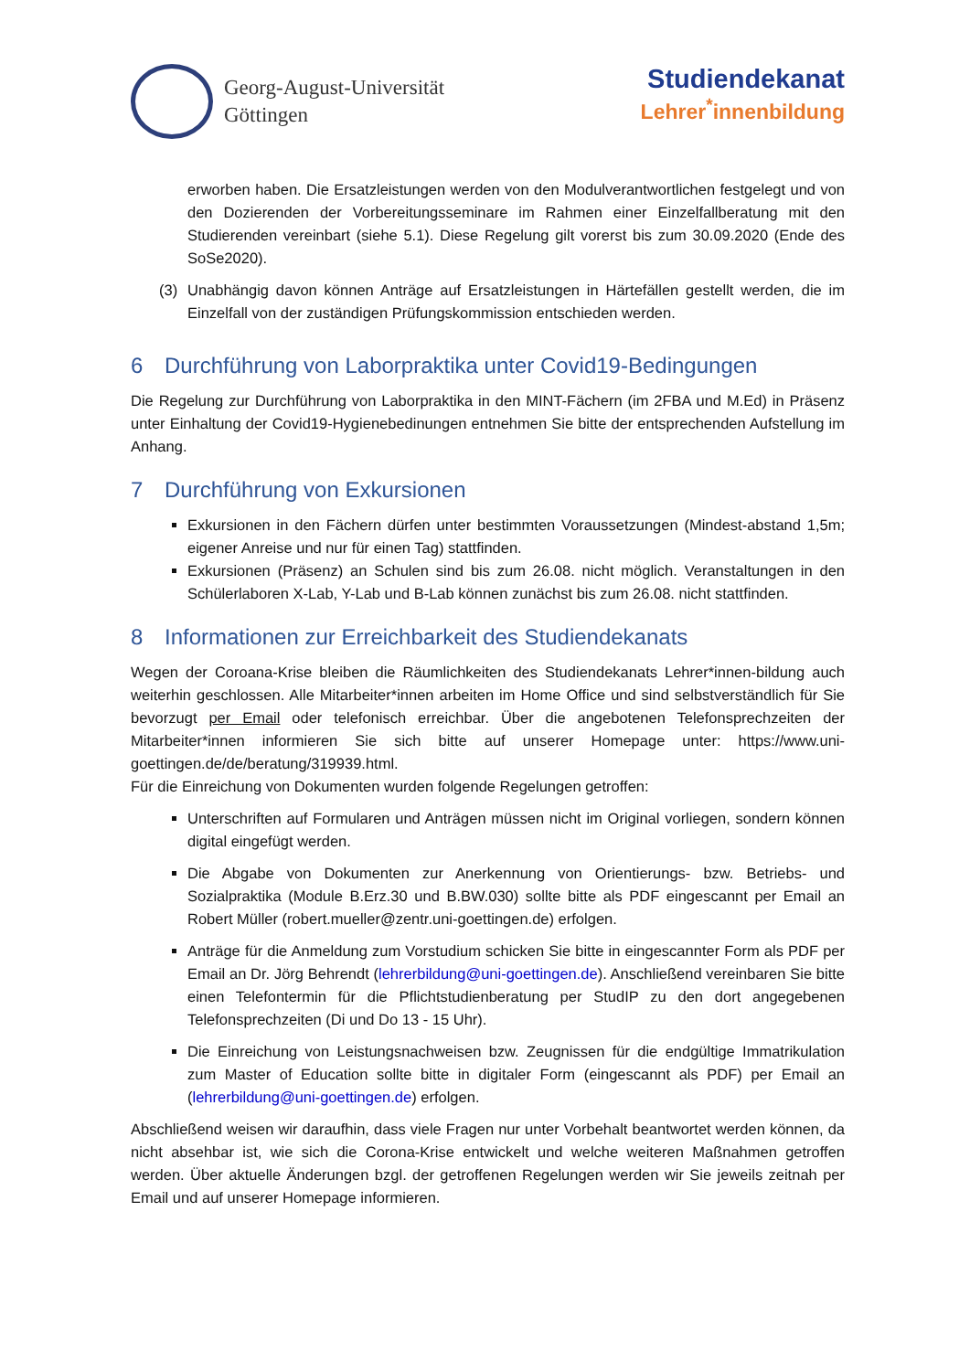Georg-August-Universität
Göttingen
Studiendekanat
Lehrer<sup>*</sup>innenbildung
erworben haben. Die Ersatzleistungen werden von den Modulverantwortlichen festgelegt und von den Dozierenden der Vorbereitungsseminare im Rahmen einer Einzelfallberatung mit den Studierenden vereinbart (siehe 5.1). Diese Regelung gilt vorerst bis zum 30.09.2020 (Ende des SoSe2020).
(3) Unabhängig davon können Anträge auf Ersatzleistungen in Härtefällen gestellt werden, die im Einzelfall von der zuständigen Prüfungskommission entschieden werden.
6 Durchführung von Laborpraktika unter Covid19-Bedingungen
Die Regelung zur Durchführung von Laborpraktika in den MINT-Fächern (im 2FBA und M.Ed) in Präsenz unter Einhaltung der Covid19-Hygienebedinungen entnehmen Sie bitte der entsprechenden Aufstellung im Anhang.
7 Durchführung von Exkursionen
Exkursionen in den Fächern dürfen unter bestimmten Voraussetzungen (Mindest-abstand 1,5m; eigener Anreise und nur für einen Tag) stattfinden.
Exkursionen (Präsenz) an Schulen sind bis zum 26.08. nicht möglich. Veranstaltungen in den Schülerlaboren X-Lab, Y-Lab und B-Lab können zunächst bis zum 26.08. nicht stattfinden.
8 Informationen zur Erreichbarkeit des Studiendekanats
Wegen der Coroana-Krise bleiben die Räumlichkeiten des Studiendekanats Lehrer*innen-bildung auch weiterhin geschlossen. Alle Mitarbeiter*innen arbeiten im Home Office und sind selbstverständlich für Sie bevorzugt per Email oder telefonisch erreichbar. Über die angebotenen Telefonsprechzeiten der Mitarbeiter*innen informieren Sie sich bitte auf unserer Homepage unter: https://www.uni-goettingen.de/de/beratung/319939.html.
Für die Einreichung von Dokumenten wurden folgende Regelungen getroffen:
Unterschriften auf Formularen und Anträgen müssen nicht im Original vorliegen, sondern können digital eingefügt werden.
Die Abgabe von Dokumenten zur Anerkennung von Orientierungs- bzw. Betriebs- und Sozialpraktika (Module B.Erz.30 und B.BW.030) sollte bitte als PDF eingescannt per Email an Robert Müller (robert.mueller@zentr.uni-goettingen.de) erfolgen.
Anträge für die Anmeldung zum Vorstudium schicken Sie bitte in eingescannter Form als PDF per Email an Dr. Jörg Behrendt (lehrerbildung@uni-goettingen.de). Anschließend vereinbaren Sie bitte einen Telefontermin für die Pflichtstudienberatung per StudIP zu den dort angegebenen Telefonsprechzeiten (Di und Do 13 - 15 Uhr).
Die Einreichung von Leistungsnachweisen bzw. Zeugnissen für die endgültige Immatrikulation zum Master of Education sollte bitte in digitaler Form (eingescannt als PDF) per Email an (lehrerbildung@uni-goettingen.de) erfolgen.
Abschließend weisen wir daraufhin, dass viele Fragen nur unter Vorbehalt beantwortet werden können, da nicht absehbar ist, wie sich die Corona-Krise entwickelt und welche weiteren Maßnahmen getroffen werden. Über aktuelle Änderungen bzgl. der getroffenen Regelungen werden wir Sie jeweils zeitnah per Email und auf unserer Homepage informieren.